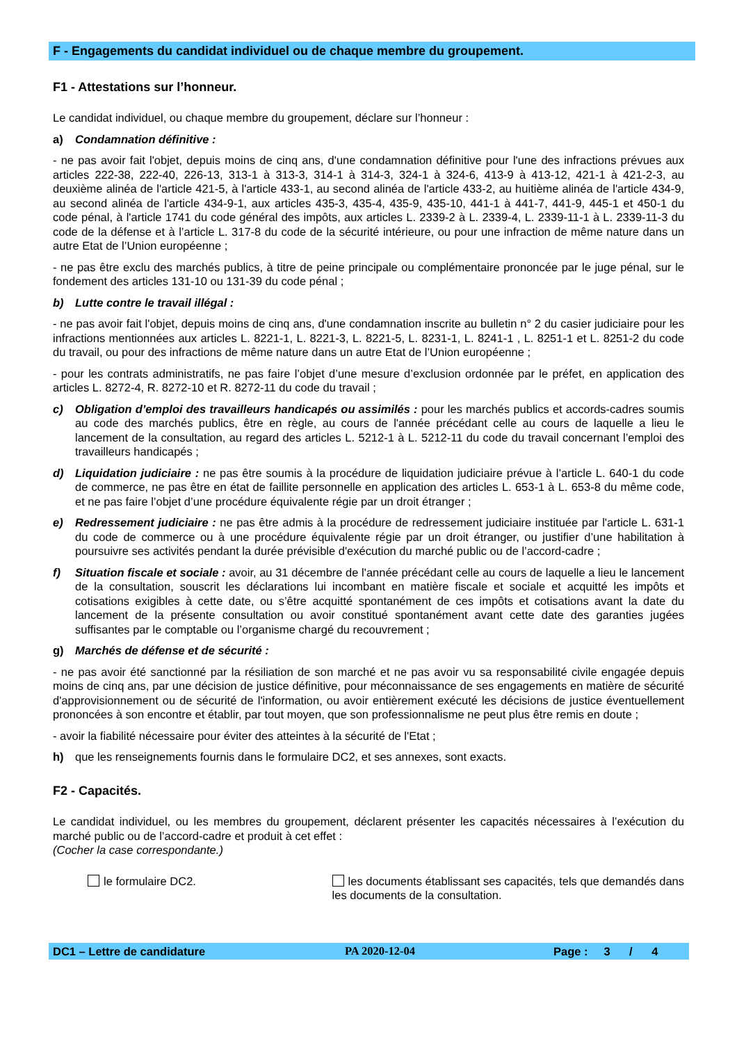F - Engagements du candidat individuel ou de chaque membre du groupement.
F1 - Attestations sur l’honneur.
Le candidat individuel, ou chaque membre du groupement, déclare sur l’honneur :
a) Condamnation définitive :
- ne pas avoir fait l'objet, depuis moins de cinq ans, d'une condamnation définitive pour l'une des infractions prévues aux articles 222-38, 222-40, 226-13, 313-1 à 313-3, 314-1 à 314-3, 324-1 à 324-6, 413-9 à 413-12, 421-1 à 421-2-3, au deuxième alinéa de l'article 421-5, à l'article 433-1, au second alinéa de l'article 433-2, au huitième alinéa de l'article 434-9, au second alinéa de l'article 434-9-1, aux articles 435-3, 435-4, 435-9, 435-10, 441-1 à 441-7, 441-9, 445-1 et 450-1 du code pénal, à l'article 1741 du code général des impôts, aux articles L. 2339-2 à L. 2339-4, L. 2339-11-1 à L. 2339-11-3 du code de la défense et à l’article L. 317-8 du code de la sécurité intérieure, ou pour une infraction de même nature dans un autre Etat de l’Union européenne ;
- ne pas être exclu des marchés publics, à titre de peine principale ou complémentaire prononcée par le juge pénal, sur le fondement des articles 131-10 ou 131-39 du code pénal ;
b) Lutte contre le travail illégal :
- ne pas avoir fait l'objet, depuis moins de cinq ans, d'une condamnation inscrite au bulletin n° 2 du casier judiciaire pour les infractions mentionnées aux articles L. 8221-1, L. 8221-3, L. 8221-5, L. 8231-1, L. 8241-1 , L. 8251-1 et L. 8251-2 du code du travail, ou pour des infractions de même nature dans un autre Etat de l’Union européenne ;
- pour les contrats administratifs, ne pas faire l’objet d’une mesure d’exclusion ordonnée par le préfet, en application des articles L. 8272-4, R. 8272-10 et R. 8272-11 du code du travail ;
c) Obligation d’emploi des travailleurs handicapés ou assimilés : pour les marchés publics et accords-cadres soumis au code des marchés publics, être en règle, au cours de l'année précédant celle au cours de laquelle a lieu le lancement de la consultation, au regard des articles L. 5212-1 à L. 5212-11 du code du travail concernant l’emploi des travailleurs handicapés ;
d) Liquidation judiciaire : ne pas être soumis à la procédure de liquidation judiciaire prévue à l’article L. 640-1 du code de commerce, ne pas être en état de faillite personnelle en application des articles L. 653-1 à L. 653-8 du même code, et ne pas faire l’objet d’une procédure équivalente régie par un droit étranger ;
e) Redressement judiciaire : ne pas être admis à la procédure de redressement judiciaire instituée par l'article L. 631-1 du code de commerce ou à une procédure équivalente régie par un droit étranger, ou justifier d’une habilitation à poursuivre ses activités pendant la durée prévisible d'exécution du marché public ou de l’accord-cadre ;
f) Situation fiscale et sociale : avoir, au 31 décembre de l'année précédant celle au cours de laquelle a lieu le lancement de la consultation, souscrit les déclarations lui incombant en matière fiscale et sociale et acquitté les impôts et cotisations exigibles à cette date, ou s’être acquitté spontanément de ces impôts et cotisations avant la date du lancement de la présente consultation ou avoir constitué spontanément avant cette date des garanties jugées suffisantes par le comptable ou l’organisme chargé du recouvrement ;
g) Marchés de défense et de sécurité :
- ne pas avoir été sanctionné par la résiliation de son marché et ne pas avoir vu sa responsabilité civile engagée depuis moins de cinq ans, par une décision de justice définitive, pour méconnaissance de ses engagements en matière de sécurité d'approvisionnement ou de sécurité de l'information, ou avoir entièrement exécuté les décisions de justice éventuellement prononcées à son encontre et établir, par tout moyen, que son professionnalisme ne peut plus être remis en doute ;
- avoir la fiabilité nécessaire pour éviter des atteintes à la sécurité de l'Etat ;
h) que les renseignements fournis dans le formulaire DC2, et ses annexes, sont exacts.
F2 - Capacités.
Le candidat individuel, ou les membres du groupement, déclarent présenter les capacités nécessaires à l’exécution du marché public ou de l’accord-cadre et produit à cet effet :
(Cocher la case correspondante.)
le formulaire DC2. les documents établissant ses capacités, tels que demandés dans les documents de la consultation.
DC1 – Lettre de candidature PA 2020-12-04 Page : 3 / 4